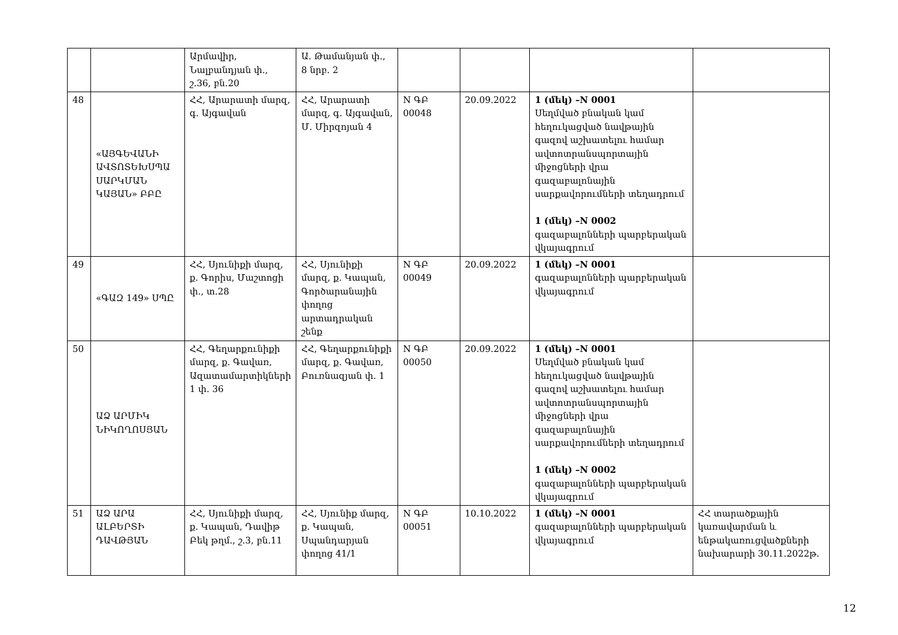| | | Արմավիր, Նալբանդյան փ., շ.36, բն.20 | Ա. Թամանյան փ., 8 նրբ. 2 | | | | |
| 48 | «ԱՅԳԵՎԱՆԻ ԱՎՏՈՏԵԽՍՊԱ ՍԱՐԿՄԱՆ ԿԱՅԱՆ» ԲԲԸ | ՀՀ, Արարատի մարզ, գ. Այգավան | ՀՀ, Արարատի մարզ, գ. Այգավան, Մ. Միրզոյան 4 | N ԳԲ 00048 | 20.09.2022 | 1 (մեկ) –N 0001 Սեղմված բնական կամ հեղուկացված նավթային գազով աշխատելու համար ավտոտրանսպորտային միջոցների վրա գազաբալոնային սարքավորումների տեղադրում 1 (մեկ) –N 0002 գազաբալոնների պարբերական վկայագրում | |
| 49 | «ԳԱԶ 149» ՍՊԸ | ՀՀ, Սյունիքի մարզ, ք. Գորիս, Մաշտոցի փ., տ.28 | ՀՀ, Սյունիքի մարզ, ք. Կապան, Գործարանային փողոց արտադրական շենք | N ԳԲ 00049 | 20.09.2022 | 1 (մեկ) –N 0001 գազաբալոնների պարբերական վկայագրում | |
| 50 | ԱՁ ԱՐՄԻԿ ՆԻԿՈՂՈՍՅԱՆ | ՀՀ, Գեղարքունիքի մարզ, ք. Գավառ, Ազատամարտիկների 1 փ. 36 | ՀՀ, Գեղարքունիքի մարզ, ք. Գավառ, Բուռնազյան փ. 1 | N ԳԲ 00050 | 20.09.2022 | 1 (մեկ) –N 0001 Սեղմված բնական կամ հեղուկացված նավթային գազով աշխատելու համար ավտոտրանսպորտային միջոցների վրա գազաբալոնային սարքավորումների տեղադրում 1 (մեկ) –N 0002 գազաբալոնների պարբերական վկայագրում | |
| 51 | ԱՁ ԱՐԱ ԱԼԲԵՐՏԻ ԴԱՎԹՅԱՆ | ՀՀ, Սյունիքի մարզ, ք. Կապան, Դավիթ Բեկ թղմ., շ.3, բն.11 | ՀՀ, Սյունիք մարզ, ք. Կապան, Սպանդարյան փողոց 41/1 | N ԳԲ 00051 | 10.10.2022 | 1 (մեկ) –N 0001 գազաբալոնների պարբերական վկայագրում | ՀՀ տարածքային կառավարման և ենթակառուցվածքների նախարարի 30.11.2022թ. |
12